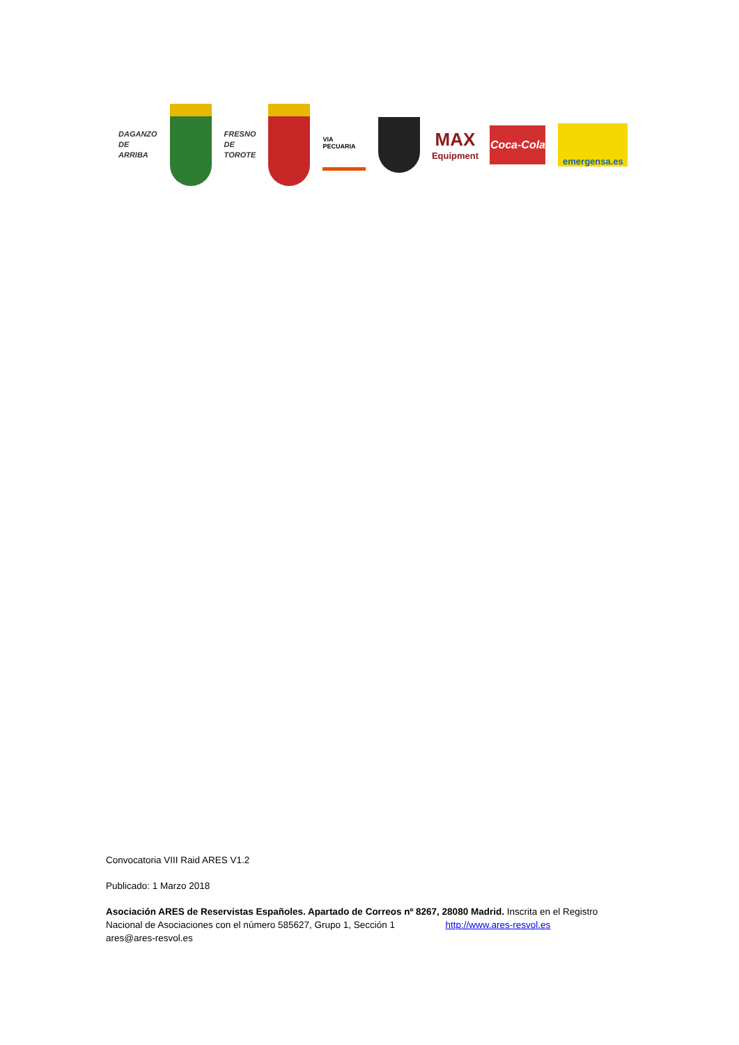DAGANZO
DE
ARRIBA
FRESNO
DE
TOROTE
VIA PECUARIA
MAX
Equipment
Coca-Cola
emergensa.es
Convocatoria VIII Raid ARES V1.2
Publicado: 1 Marzo 2018
Asociación ARES de Reservistas Españoles. Apartado de Correos nº 8267, 28080 Madrid. Inscrita en el Registro Nacional de Asociaciones con el número 585627, Grupo 1, Sección 1 http://www.ares-resvol.es
ares@ares-resvol.es